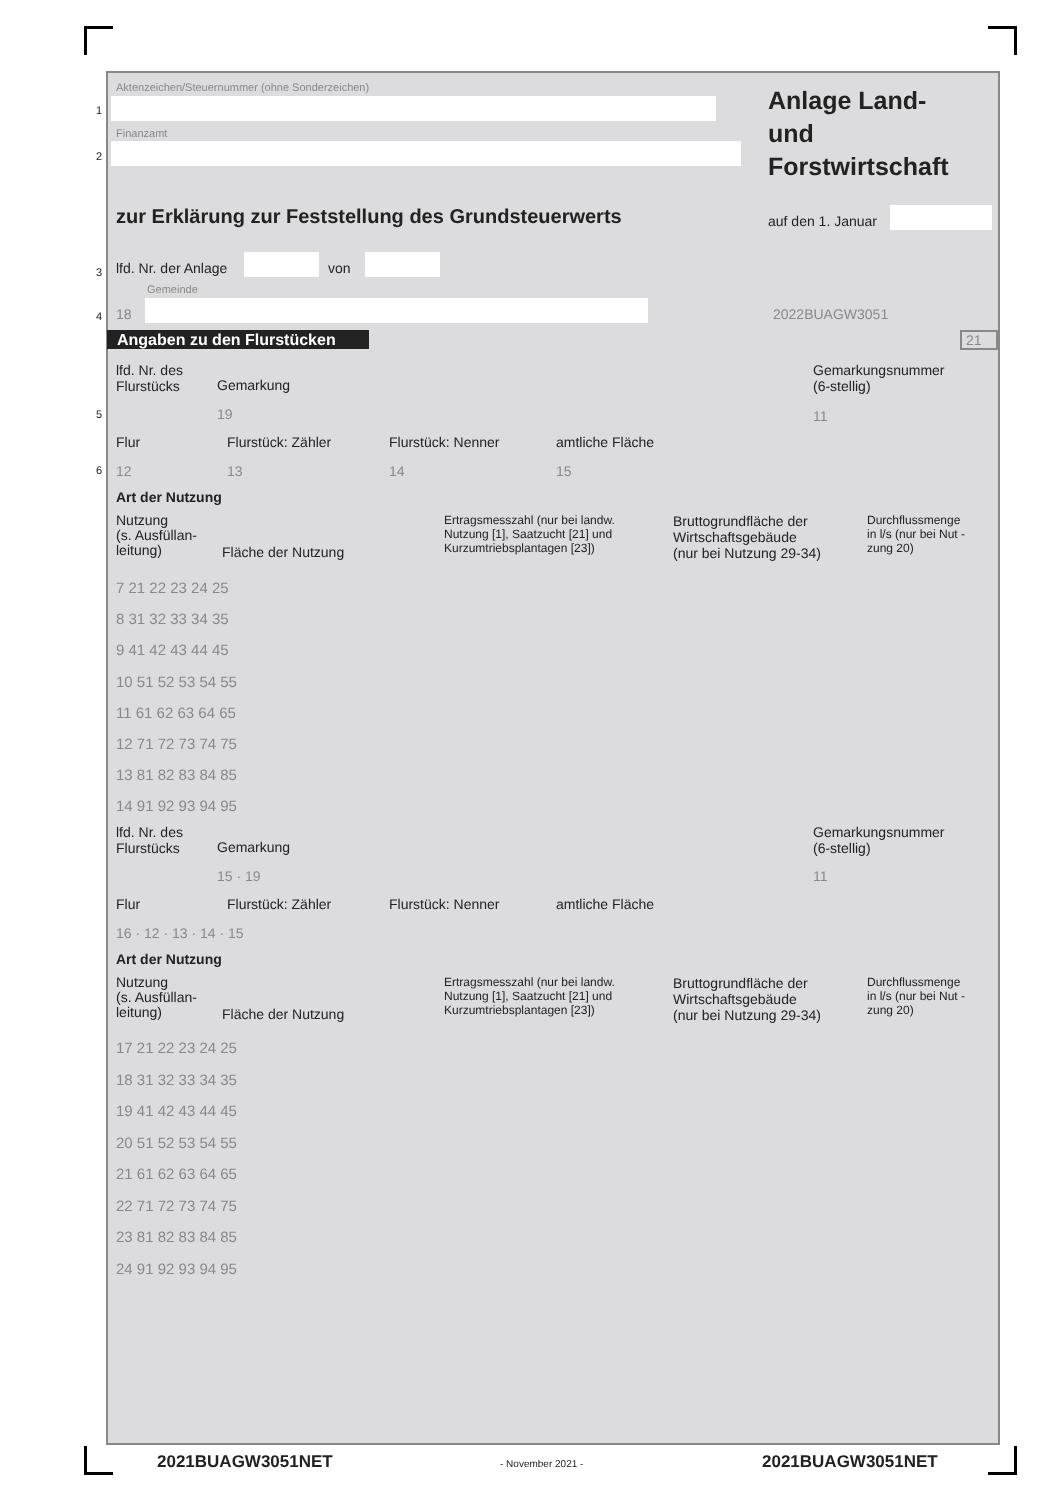Aktenzeichen/Steuernummer (ohne Sonderzeichen)
1
Finanzamt
2
Anlage Land-
und
Forstwirtschaft
zur Erklärung zur Feststellung des Grundsteuerwerts auf den 1. Januar
3 lfd. Nr. der Anlage von
Gemeinde
4 18 2022BUAGW3051
Angaben zu den Flurstücken 21
lfd. Nr. des
Flurstücks
Gemarkung
Gemarkungsnummer
(6-stellig)
5
19 11
Flur Flurstück: Zähler Flurstück: Nenner amtliche Fläche
6 12 13 14 15
Art der Nutzung
Nutzung
(s. Ausfüllan-
leitung)
Fläche der Nutzung
Ertragsmesszahl (nur bei landw.
Nutzung [1], Saatzucht [21] und
Kurzumtriebsplantagen [23])
Bruttogrundfläche der
Wirtschaftsgebäude
(nur bei Nutzung 29-34)
Durchflussmenge
in l/s (nur bei Nut -
zung 20)
7 21 22 23 24 25
8 31 32 33 34 35
9 41 42 43 44 45
10 51 52 53 54 55
11 61 62 63 64 65
12 71 72 73 74 75
13 81 82 83 84 85
14 91 92 93 94 95
lfd. Nr. des
Flurstücks
Gemarkung
Gemarkungsnummer
(6-stellig)
15 · 19 11
Flur Flurstück: Zähler Flurstück: Nenner amtliche Fläche
16 · 12 · 13 · 14 · 15
Art der Nutzung
Nutzung
(s. Ausfüllan-
leitung)
Fläche der Nutzung
Ertragsmesszahl (nur bei landw.
Nutzung [1], Saatzucht [21] und
Kurzumtriebsplantagen [23])
Bruttogrundfläche der
Wirtschaftsgebäude
(nur bei Nutzung 29-34)
Durchflussmenge
in l/s (nur bei Nut -
zung 20)
17 21 22 23 24 25
18 31 32 33 34 35
19 41 42 43 44 45
20 51 52 53 54 55
21 61 62 63 64 65
22 71 72 73 74 75
23 81 82 83 84 85
24 91 92 93 94 95
2021BUAGW3051NET - November 2021 - 2021BUAGW3051NET